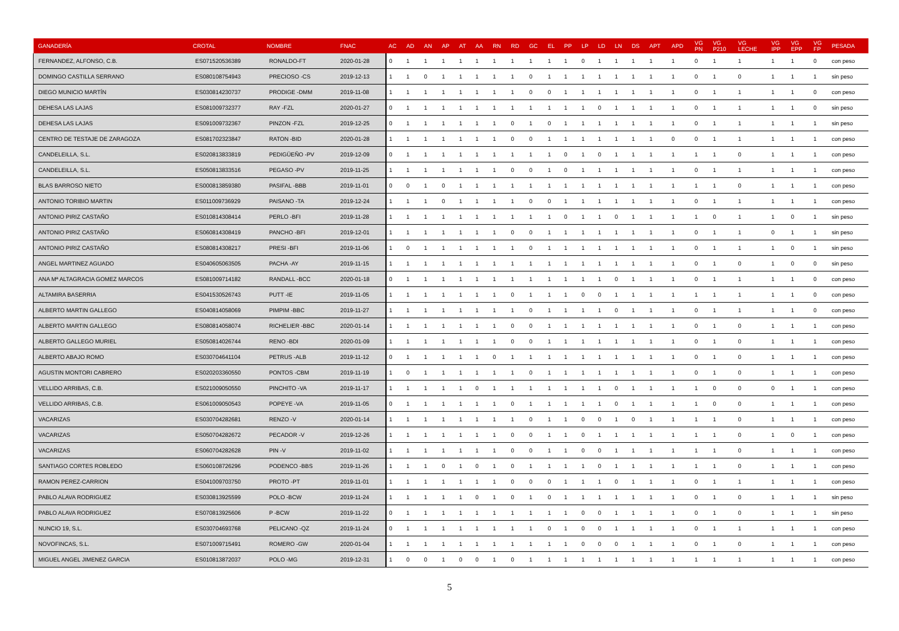| GANADERÍA | CROTAL | NOMBRE | FNAC | AC | AD | AN | AP | AT | AA | RN | RD | GC | EL | PP | LP | LD | LN | DS | APT | APD | VG PN | VG P210 | VG LECHE | VG IPP | VG EPP | VG FP | PESADA |
| --- | --- | --- | --- | --- | --- | --- | --- | --- | --- | --- | --- | --- | --- | --- | --- | --- | --- | --- | --- | --- | --- | --- | --- | --- | --- | --- | --- |
| FERNANDEZ, ALFONSO, C.B. | ES071520536389 | RONALDO-FT | 2020-01-28 | 0 | 1 | 1 | 1 | 1 | 1 | 1 | 1 | 1 | 1 | 1 | 0 | 1 | 1 | 1 | 1 | 1 | 0 | 1 | 1 | 1 | 1 | 0 | con peso |
| DOMINGO CASTILLA SERRANO | ES080108754943 | PRECIOSO -CS | 2019-12-13 | 1 | 1 | 0 | 1 | 1 | 1 | 1 | 1 | 0 | 1 | 1 | 1 | 1 | 1 | 1 | 1 | 1 | 0 | 1 | 0 | 1 | 1 | 1 | sin peso |
| DIEGO MUNICIO MARTÍN | ES030814230737 | PRODIGE -DMM | 2019-11-08 | 1 | 1 | 1 | 1 | 1 | 1 | 1 | 1 | 0 | 0 | 1 | 1 | 1 | 1 | 1 | 1 | 1 | 0 | 1 | 1 | 1 | 1 | 0 | con peso |
| DEHESA LAS LAJAS | ES081009732377 | RAY -FZL | 2020-01-27 | 0 | 1 | 1 | 1 | 1 | 1 | 1 | 1 | 1 | 1 | 1 | 1 | 0 | 1 | 1 | 1 | 1 | 0 | 1 | 1 | 1 | 1 | 0 | sin peso |
| DEHESA LAS LAJAS | ES091009732367 | PINZON -FZL | 2019-12-25 | 0 | 1 | 1 | 1 | 1 | 1 | 1 | 0 | 1 | 0 | 1 | 1 | 1 | 1 | 1 | 1 | 1 | 0 | 1 | 1 | 1 | 1 | 1 | sin peso |
| CENTRO DE TESTAJE DE ZARAGOZA | ES081702323847 | RATON -BID | 2020-01-28 | 1 | 1 | 1 | 1 | 1 | 1 | 1 | 0 | 0 | 1 | 1 | 1 | 1 | 1 | 1 | 1 | 0 | 0 | 1 | 1 | 1 | 1 | 1 | con peso |
| CANDELEILLA, S.L. | ES020813833819 | PEDIGÜEÑO -PV | 2019-12-09 | 0 | 1 | 1 | 1 | 1 | 1 | 1 | 1 | 1 | 1 | 0 | 1 | 0 | 1 | 1 | 1 | 1 | 1 | 1 | 0 | 1 | 1 | 1 | con peso |
| CANDELEILLA, S.L. | ES050813833516 | PEGASO -PV | 2019-11-25 | 1 | 1 | 1 | 1 | 1 | 1 | 1 | 0 | 0 | 1 | 0 | 1 | 1 | 1 | 1 | 1 | 1 | 0 | 1 | 1 | 1 | 1 | 1 | con peso |
| BLAS BARROSO NIETO | ES000813859380 | PASIFAL -BBB | 2019-11-01 | 0 | 0 | 1 | 0 | 1 | 1 | 1 | 1 | 1 | 1 | 1 | 1 | 1 | 1 | 1 | 1 | 1 | 1 | 1 | 0 | 1 | 1 | 1 | con peso |
| ANTONIO TORIBIO MARTIN | ES011009736929 | PAISANO -TA | 2019-12-24 | 1 | 1 | 1 | 0 | 1 | 1 | 1 | 1 | 0 | 0 | 1 | 1 | 1 | 1 | 1 | 1 | 1 | 0 | 1 | 1 | 1 | 1 | 1 | con peso |
| ANTONIO PIRIZ CASTAÑO | ES010814308414 | PERLO -BFI | 2019-11-28 | 1 | 1 | 1 | 1 | 1 | 1 | 1 | 1 | 1 | 1 | 0 | 1 | 1 | 0 | 1 | 1 | 1 | 1 | 0 | 1 | 1 | 0 | 1 | sin peso |
| ANTONIO PIRIZ CASTAÑO | ES060814308419 | PANCHO -BFI | 2019-12-01 | 1 | 1 | 1 | 1 | 1 | 1 | 1 | 0 | 0 | 1 | 1 | 1 | 1 | 1 | 1 | 1 | 1 | 0 | 1 | 1 | 0 | 1 | 1 | sin peso |
| ANTONIO PIRIZ CASTAÑO | ES080814308217 | PRESI -BFI | 2019-11-06 | 1 | 0 | 1 | 1 | 1 | 1 | 1 | 1 | 0 | 1 | 1 | 1 | 1 | 1 | 1 | 1 | 1 | 0 | 1 | 1 | 1 | 0 | 1 | sin peso |
| ANGEL MARTINEZ AGUADO | ES040605063505 | PACHA -AY | 2019-11-15 | 1 | 1 | 1 | 1 | 1 | 1 | 1 | 1 | 1 | 1 | 1 | 1 | 1 | 1 | 1 | 1 | 1 | 0 | 1 | 0 | 1 | 0 | 0 | sin peso |
| ANA Mª ALTAGRACIA GOMEZ MARCOS | ES081009714182 | RANDALL -BCC | 2020-01-18 | 0 | 1 | 1 | 1 | 1 | 1 | 1 | 1 | 1 | 1 | 1 | 1 | 1 | 0 | 1 | 1 | 1 | 0 | 1 | 1 | 1 | 1 | 0 | con peso |
| ALTAMIRA BASERRIA | ES041530526743 | PUTT -IE | 2019-11-05 | 1 | 1 | 1 | 1 | 1 | 1 | 1 | 0 | 1 | 1 | 1 | 0 | 0 | 1 | 1 | 1 | 1 | 1 | 1 | 1 | 1 | 1 | 0 | con peso |
| ALBERTO MARTIN GALLEGO | ES040814058069 | PIMPIM -BBC | 2019-11-27 | 1 | 1 | 1 | 1 | 1 | 1 | 1 | 1 | 0 | 1 | 1 | 1 | 1 | 0 | 1 | 1 | 1 | 0 | 1 | 1 | 1 | 1 | 0 | con peso |
| ALBERTO MARTIN GALLEGO | ES080814058074 | RICHELIER -BBC | 2020-01-14 | 1 | 1 | 1 | 1 | 1 | 1 | 1 | 0 | 0 | 1 | 1 | 1 | 1 | 1 | 1 | 1 | 1 | 0 | 1 | 0 | 1 | 1 | 1 | con peso |
| ALBERTO GALLEGO MURIEL | ES050814026744 | RENO -BDI | 2020-01-09 | 1 | 1 | 1 | 1 | 1 | 1 | 1 | 0 | 0 | 1 | 1 | 1 | 1 | 1 | 1 | 1 | 1 | 0 | 1 | 0 | 1 | 1 | 1 | con peso |
| ALBERTO ABAJO ROMO | ES030704641104 | PETRUS -ALB | 2019-11-12 | 0 | 1 | 1 | 1 | 1 | 1 | 0 | 1 | 1 | 1 | 1 | 1 | 1 | 1 | 1 | 1 | 1 | 0 | 1 | 0 | 1 | 1 | 1 | con peso |
| AGUSTIN MONTORI CABRERO | ES020203360550 | PONTOS -CBM | 2019-11-19 | 1 | 0 | 1 | 1 | 1 | 1 | 1 | 1 | 0 | 1 | 1 | 1 | 1 | 1 | 1 | 1 | 1 | 0 | 1 | 0 | 1 | 1 | 1 | con peso |
| VELLIDO ARRIBAS, C.B. | ES021009050550 | PINCHITO -VA | 2019-11-17 | 1 | 1 | 1 | 1 | 1 | 0 | 1 | 1 | 1 | 1 | 1 | 1 | 1 | 0 | 1 | 1 | 1 | 1 | 0 | 0 | 0 | 1 | 1 | con peso |
| VELLIDO ARRIBAS, C.B. | ES061009050543 | POPEYE -VA | 2019-11-05 | 0 | 1 | 1 | 1 | 1 | 1 | 1 | 0 | 1 | 1 | 1 | 1 | 1 | 0 | 1 | 1 | 1 | 1 | 0 | 0 | 1 | 1 | 1 | con peso |
| VACARIZAS | ES030704282681 | RENZO -V | 2020-01-14 | 1 | 1 | 1 | 1 | 1 | 1 | 1 | 1 | 0 | 1 | 1 | 0 | 0 | 1 | 0 | 1 | 1 | 1 | 1 | 0 | 1 | 1 | 1 | con peso |
| VACARIZAS | ES050704282672 | PECADOR -V | 2019-12-26 | 1 | 1 | 1 | 1 | 1 | 1 | 1 | 0 | 0 | 1 | 1 | 0 | 1 | 1 | 1 | 1 | 1 | 1 | 1 | 0 | 1 | 0 | 1 | con peso |
| VACARIZAS | ES060704282628 | PIN -V | 2019-11-02 | 1 | 1 | 1 | 1 | 1 | 1 | 1 | 0 | 0 | 1 | 1 | 0 | 0 | 1 | 1 | 1 | 1 | 1 | 1 | 0 | 1 | 1 | 1 | con peso |
| SANTIAGO CORTES ROBLEDO | ES060108726296 | PODENCO -BBS | 2019-11-26 | 1 | 1 | 1 | 0 | 1 | 0 | 1 | 0 | 1 | 1 | 1 | 1 | 0 | 1 | 1 | 1 | 1 | 1 | 1 | 0 | 1 | 1 | 1 | con peso |
| RAMON PEREZ-CARRION | ES041009703750 | PROTO -PT | 2019-11-01 | 1 | 1 | 1 | 1 | 1 | 1 | 1 | 0 | 0 | 0 | 1 | 1 | 1 | 0 | 1 | 1 | 1 | 0 | 1 | 1 | 1 | 1 | 1 | con peso |
| PABLO ALAVA RODRIGUEZ | ES030813925599 | POLO -BCW | 2019-11-24 | 1 | 1 | 1 | 1 | 1 | 0 | 1 | 0 | 1 | 0 | 1 | 1 | 1 | 1 | 1 | 1 | 1 | 0 | 1 | 0 | 1 | 1 | 1 | sin peso |
| PABLO ALAVA RODRIGUEZ | ES070813925606 | P -BCW | 2019-11-22 | 0 | 1 | 1 | 1 | 1 | 1 | 1 | 1 | 1 | 1 | 1 | 0 | 0 | 1 | 1 | 1 | 1 | 0 | 1 | 0 | 1 | 1 | 1 | sin peso |
| NUNCIO 19, S.L. | ES030704693768 | PELICANO -QZ | 2019-11-24 | 0 | 1 | 1 | 1 | 1 | 1 | 1 | 1 | 1 | 0 | 1 | 0 | 0 | 1 | 1 | 1 | 1 | 0 | 1 | 1 | 1 | 1 | 1 | con peso |
| NOVOFINCAS, S.L. | ES071009715491 | ROMERO -GW | 2020-01-04 | 1 | 1 | 1 | 1 | 1 | 1 | 1 | 1 | 1 | 1 | 1 | 0 | 0 | 0 | 1 | 1 | 1 | 0 | 1 | 0 | 1 | 1 | 1 | con peso |
| MIGUEL ANGEL JIMENEZ GARCIA | ES010813872037 | POLO -MG | 2019-12-31 | 1 | 0 | 0 | 1 | 0 | 0 | 1 | 0 | 1 | 1 | 1 | 1 | 1 | 1 | 1 | 1 | 1 | 1 | 1 | 1 | 1 | 1 | 1 | con peso |
5